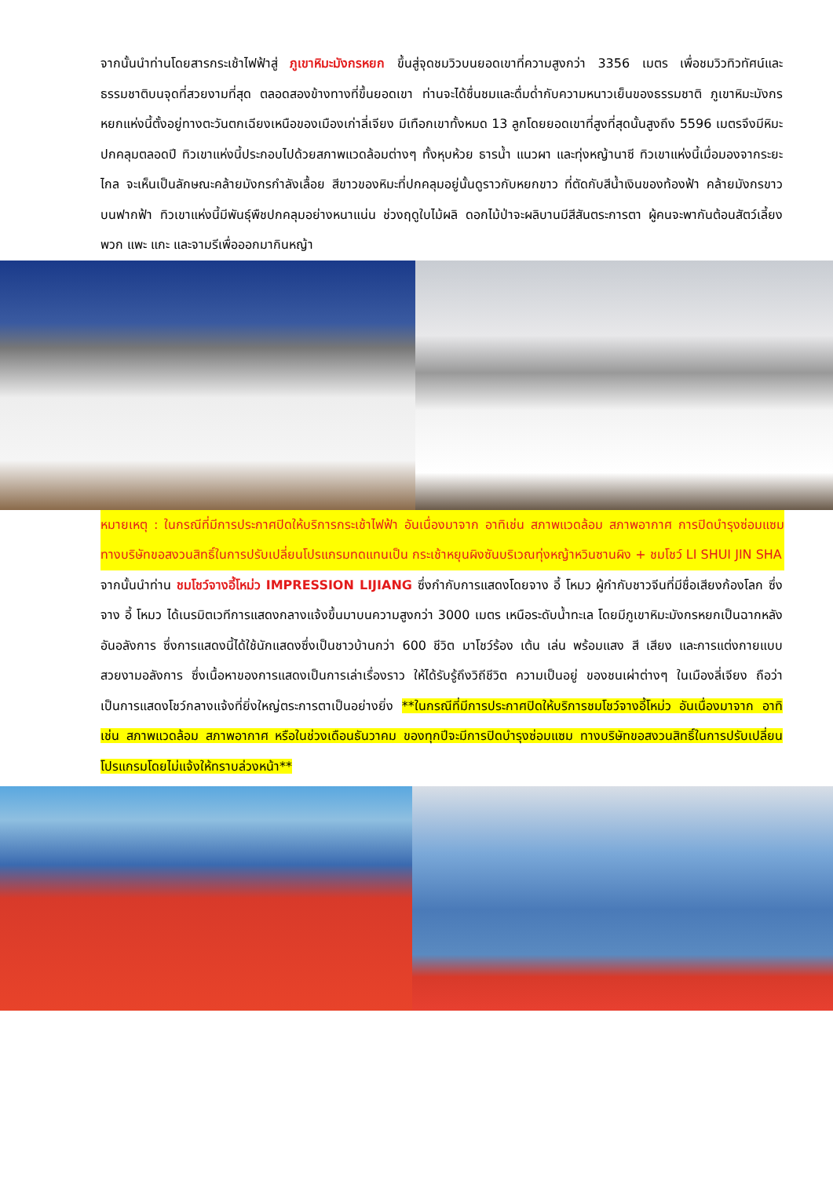จากนั้นนำท่านโดยสารกระเช้าไฟฟ้าสู่ ภูเขาหิมะมังกรหยก ขึ้นสู่จุดชมวิวบนยอดเขาที่ความสูงกว่า 3356 เมตร เพื่อชมวิวทิวทัศน์และธรรมชาติบนจุดที่สวยงามที่สุด ตลอดสองข้างทางที่ขึ้นยอดเขา ท่านจะได้ชื่นชมและดื่มด่ำกับความหนาวเย็นของธรรมชาติ ภูเขาหิมะมังกรหยกแห่งนี้ตั้งอยู่ทางตะวันตกเฉียงเหนือของเมืองเก่าลี่เจียง มีเทือกเขาทั้งหมด 13 ลูกโดยยอดเขาที่สูงที่สุดนั้นสูงถึง 5596 เมตรจึงมีหิมะปกคลุมตลอดปี ทิวเขาแห่งนี้ประกอบไปด้วยสภาพแวดล้อมต่างๆ ทั้งหุบห้วย ธารน้ำ แนวผา และทุ่งหญ้านาซี ทิวเขาแห่งนี้เมื่อมองจากระยะไกล จะเห็นเป็นลักษณะคล้ายมังกรกำลังเลื้อย สีขาวของหิมะที่ปกคลุมอยู่นั้นดูราวกับหยกขาว ที่ตัดกับสีน้ำเงินของท้องฟ้า คล้ายมังกรขาวบนฟากฟ้า ทิวเขาแห่งนี้มีพันธุ์พืชปกคลุมอย่างหนาแน่น ช่วงฤดูใบไม้ผลิ ดอกไม้ป่าจะผลิบานมีสีสันตระการตา ผู้คนจะพากันต้อนสัตว์เลี้ยง พวก แพะ แกะ และจามรีเพื่อออกมากินหญ้า
หมายเหตุ : ในกรณีที่มีการประกาศปิดให้บริการกระเช้าไฟฟ้า อันเนื่องมาจาก อาทิเช่น สภาพแวดล้อม สภาพอากาศ การปิดบำรุงซ่อมแซม ทางบริษัทขอสงวนสิทธิ์ในการปรับเปลี่ยนโปรแกรมทดแทนเป็น กระเช้าหยุนผิงซันบริเวณทุ่งหญ้าหวินซานผิง + ชมโชว์ LI SHUI JIN SHA
จากนั้นนำท่าน ชมโชว์จางอี้โหม่ว IMPRESSION LIJIANG ซึ่งกำกับการแสดงโดยจาง อี้ โหมว ผู้กำกับชาวจีนที่มีชื่อเสียงก้องโลก ซึ่งจาง อี้ โหมว ได้เนรมิตเวทีการแสดงกลางแจ้งขึ้นมาบนความสูงกว่า 3000 เมตร เหนือระดับน้ำทะเล โดยมีภูเขาหิมะมังกรหยกเป็นฉากหลังอันอลังการ ซึ่งการแสดงนี้ได้ใช้นักแสดงซึ่งเป็นชาวบ้านกว่า 600 ชีวิต มาโชว์ร้อง เต้น เล่น พร้อมแสง สี เสียง และการแต่งกายแบบสวยงามอลังการ ซึ่งเนื้อหาของการแสดงเป็นการเล่าเรื่องราว ให้ได้รับรู้ถึงวิถีชีวิต ความเป็นอยู่ ของชนเผ่าต่างๆ ในเมืองลี่เจียง ถือว่าเป็นการแสดงโชว์กลางแจ้งที่ยิ่งใหญ่ตระการตาเป็นอย่างยิ่ง **ในกรณีที่มีการประกาศปิดให้บริการชมโชว์จางอี้โหม่ว อันเนื่องมาจาก อาทิเช่น สภาพแวดล้อม สภาพอากาศ หรือในช่วงเดือนธันวาคม ของทุกปีจะมีการปิดบำรุงซ่อมแซม ทางบริษัทขอสงวนสิทธิ์ในการปรับเปลี่ยนโปรแกรมโดยไม่แจ้งให้ทราบล่วงหน้า**